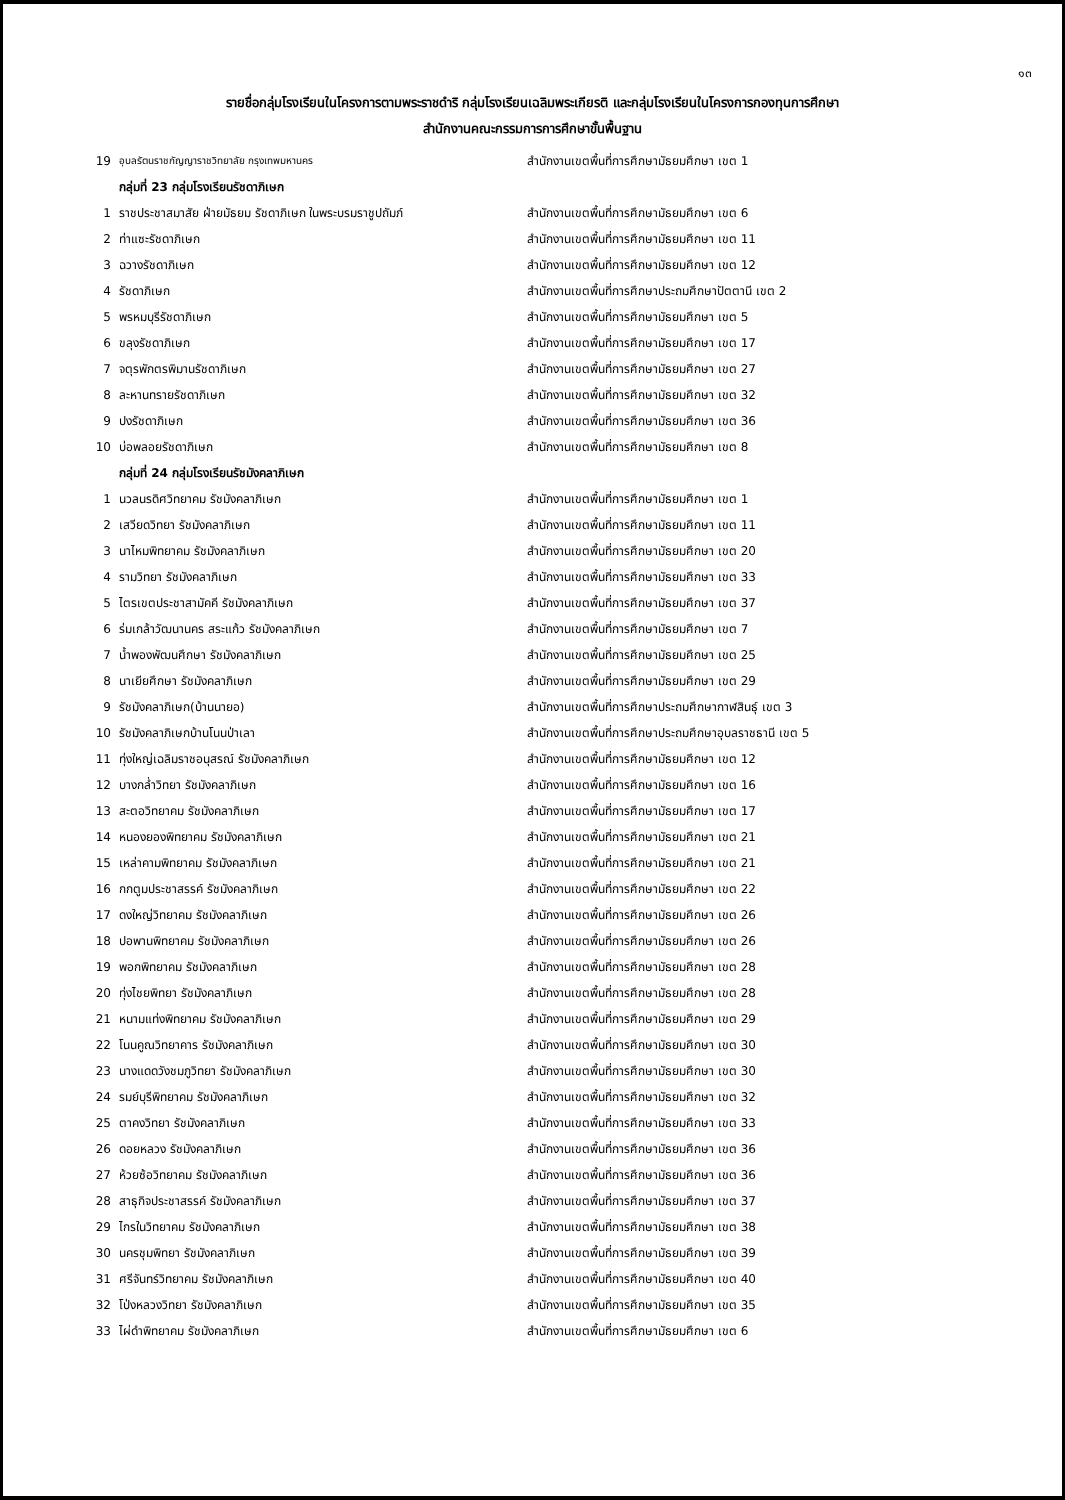๑๓
รายชื่อกลุ่มโรงเรียนในโครงการตามพระราชดำริ กลุ่มโรงเรียนเฉลิมพระเกียรติ และกลุ่มโรงเรียนในโครงการกองทุนการศึกษา
สำนักงานคณะกรรมการการศึกษาขั้นพื้นฐาน
| 19 | อุบลรัตนราชกัญญาราชวิทยาลัย กรุงเทพมหานคร | สำนักงานเขตพื้นที่การศึกษามัธยมศึกษา เขต 1 |
| | กลุ่มที่ 23 กลุ่มโรงเรียนรัชดาภิเษก | |
| 1 | ราชประชาสมาสัย ฝ่ายมัธยม รัชดาภิเษก ในพระบรมราชูปถัมภ์ | สำนักงานเขตพื้นที่การศึกษามัธยมศึกษา เขต 6 |
| 2 | ท่าแซะรัชดาภิเษก | สำนักงานเขตพื้นที่การศึกษามัธยมศึกษา เขต 11 |
| 3 | ฉวางรัชดาภิเษก | สำนักงานเขตพื้นที่การศึกษามัธยมศึกษา เขต 12 |
| 4 | รัชดาภิเษก | สำนักงานเขตพื้นที่การศึกษาประถมศึกษาปัตตานี เขต 2 |
| 5 | พรหมบุรีรัชดาภิเษก | สำนักงานเขตพื้นที่การศึกษามัธยมศึกษา เขต 5 |
| 6 | ขลุงรัชดาภิเษก | สำนักงานเขตพื้นที่การศึกษามัธยมศึกษา เขต 17 |
| 7 | จตุรพักตรพิมานรัชดาภิเษก | สำนักงานเขตพื้นที่การศึกษามัธยมศึกษา เขต 27 |
| 8 | ละหานทรายรัชดาภิเษก | สำนักงานเขตพื้นที่การศึกษามัธยมศึกษา เขต 32 |
| 9 | ปงรัชดาภิเษก | สำนักงานเขตพื้นที่การศึกษามัธยมศึกษา เขต 36 |
| 10 | บ่อพลอยรัชดาภิเษก | สำนักงานเขตพื้นที่การศึกษามัธยมศึกษา เขต 8 |
| | กลุ่มที่ 24 กลุ่มโรงเรียนรัชมังคลาภิเษก | |
| 1 | นวลนรดิศวิทยาคม รัชมังคลาภิเษก | สำนักงานเขตพื้นที่การศึกษามัธยมศึกษา เขต 1 |
| 2 | เสวียดวิทยา รัชมังคลาภิเษก | สำนักงานเขตพื้นที่การศึกษามัธยมศึกษา เขต 11 |
| 3 | นาไหมพิทยาคม รัชมังคลาภิเษก | สำนักงานเขตพื้นที่การศึกษามัธยมศึกษา เขต 20 |
| 4 | รามวิทยา รัชมังคลาภิเษก | สำนักงานเขตพื้นที่การศึกษามัธยมศึกษา เขต 33 |
| 5 | ไตรเขตประชาสามัคคี รัชมังคลาภิเษก | สำนักงานเขตพื้นที่การศึกษามัธยมศึกษา เขต 37 |
| 6 | ร่มเกล้าวัฒนานคร สระแก้ว รัชมังคลาภิเษก | สำนักงานเขตพื้นที่การศึกษามัธยมศึกษา เขต 7 |
| 7 | น้ำพองพัฒนศึกษา รัชมังคลาภิเษก | สำนักงานเขตพื้นที่การศึกษามัธยมศึกษา เขต 25 |
| 8 | นาเยียศึกษา รัชมังคลาภิเษก | สำนักงานเขตพื้นที่การศึกษามัธยมศึกษา เขต 29 |
| 9 | รัชมังคลาภิเษก(บ้านนายอ) | สำนักงานเขตพื้นที่การศึกษาประถมศึกษากาฬสินธุ์ เขต 3 |
| 10 | รัชมังคลาภิเษกบ้านโนนป่าเลา | สำนักงานเขตพื้นที่การศึกษาประถมศึกษาอุบลราชธานี เขต 5 |
| 11 | ทุ่งใหญ่เฉลิมราชอนุสรณ์ รัชมังคลาภิเษก | สำนักงานเขตพื้นที่การศึกษามัธยมศึกษา เขต 12 |
| 12 | บางกล่ำวิทยา รัชมังคลาภิเษก | สำนักงานเขตพื้นที่การศึกษามัธยมศึกษา เขต 16 |
| 13 | สะตอวิทยาคม รัชมังคลาภิเษก | สำนักงานเขตพื้นที่การศึกษามัธยมศึกษา เขต 17 |
| 14 | หนองยองพิทยาคม รัชมังคลาภิเษก | สำนักงานเขตพื้นที่การศึกษามัธยมศึกษา เขต 21 |
| 15 | เหล่าคามพิทยาคม รัชมังคลาภิเษก | สำนักงานเขตพื้นที่การศึกษามัธยมศึกษา เขต 21 |
| 16 | กกตูมประชาสรรค์ รัชมังคลาภิเษก | สำนักงานเขตพื้นที่การศึกษามัธยมศึกษา เขต 22 |
| 17 | ดงใหญ่วิทยาคม รัชมังคลาภิเษก | สำนักงานเขตพื้นที่การศึกษามัธยมศึกษา เขต 26 |
| 18 | ปอพานพิทยาคม รัชมังคลาภิเษก | สำนักงานเขตพื้นที่การศึกษามัธยมศึกษา เขต 26 |
| 19 | พอกพิทยาคม รัชมังคลาภิเษก | สำนักงานเขตพื้นที่การศึกษามัธยมศึกษา เขต 28 |
| 20 | ทุ่งไชยพิทยา รัชมังคลาภิเษก | สำนักงานเขตพื้นที่การศึกษามัธยมศึกษา เขต 28 |
| 21 | หนามแท่งพิทยาคม รัชมังคลาภิเษก | สำนักงานเขตพื้นที่การศึกษามัธยมศึกษา เขต 29 |
| 22 | โนนคูณวิทยาคาร รัชมังคลาภิเษก | สำนักงานเขตพื้นที่การศึกษามัธยมศึกษา เขต 30 |
| 23 | นางแดดวังชมภูวิทยา รัชมังคลาภิเษก | สำนักงานเขตพื้นที่การศึกษามัธยมศึกษา เขต 30 |
| 24 | รมย์บุรีพิทยาคม รัชมังคลาภิเษก | สำนักงานเขตพื้นที่การศึกษามัธยมศึกษา เขต 32 |
| 25 | ตาคงวิทยา รัชมังคลาภิเษก | สำนักงานเขตพื้นที่การศึกษามัธยมศึกษา เขต 33 |
| 26 | ดอยหลวง รัชมังคลาภิเษก | สำนักงานเขตพื้นที่การศึกษามัธยมศึกษา เขต 36 |
| 27 | ห้วยซ้อวิทยาคม รัชมังคลาภิเษก | สำนักงานเขตพื้นที่การศึกษามัธยมศึกษา เขต 36 |
| 28 | สาธุกิจประชาสรรค์ รัชมังคลาภิเษก | สำนักงานเขตพื้นที่การศึกษามัธยมศึกษา เขต 37 |
| 29 | ไกรในวิทยาคม รัชมังคลาภิเษก | สำนักงานเขตพื้นที่การศึกษามัธยมศึกษา เขต 38 |
| 30 | นครชุมพิทยา รัชมังคลาภิเษก | สำนักงานเขตพื้นที่การศึกษามัธยมศึกษา เขต 39 |
| 31 | ศรีจันทร์วิทยาคม รัชมังคลาภิเษก | สำนักงานเขตพื้นที่การศึกษามัธยมศึกษา เขต 40 |
| 32 | โป่งหลวงวิทยา รัชมังคลาภิเษก | สำนักงานเขตพื้นที่การศึกษามัธยมศึกษา เขต 35 |
| 33 | ไผ่ดำพิทยาคม รัชมังคลาภิเษก | สำนักงานเขตพื้นที่การศึกษามัธยมศึกษา เขต 6 |